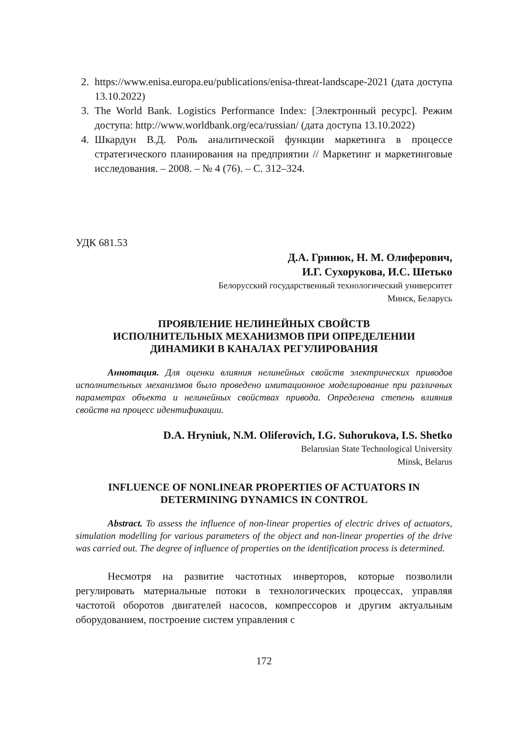2. https://www.enisa.europa.eu/publications/enisa-threat-landscape-2021 (дата доступа 13.10.2022)
3. The World Bank. Logistics Performance Index: [Электронный ресурс]. Режим доступа: http://www.worldbank.org/eca/russian/ (дата доступа 13.10.2022)
4. Шкардун В.Д. Роль аналитической функции маркетинга в процессе стратегического планирования на предприятии // Маркетинг и маркетинговые исследования. – 2008. – № 4 (76). – С. 312–324.
УДК 681.53
Д.А. Гринюк, Н. М. Олиферович,
И.Г. Сухорукова, И.С. Шетько
Белорусский государственный технологический университет
Минск, Беларусь
ПРОЯВЛЕНИЕ НЕЛИНЕЙНЫХ СВОЙСТВ
ИСПОЛНИТЕЛЬНЫХ МЕХАНИЗМОВ ПРИ ОПРЕДЕЛЕНИИ
ДИНАМИКИ В КАНАЛАХ РЕГУЛИРОВАНИЯ
Аннотация. Для оценки влияния нелинейных свойств электрических приводов исполнительных механизмов было проведено имитационное моделирование при различных параметрах объекта и нелинейных свойствах привода. Определена степень влияния свойств на процесс идентификации.
D.A. Hryniuk, N.M. Oliferovich, I.G. Suhorukova, I.S. Shetko
Belarusian State Technological University
Minsk, Belarus
INFLUENCE OF NONLINEAR PROPERTIES OF ACTUATORS IN
DETERMINING DYNAMICS IN CONTROL
Abstract. To assess the influence of non-linear properties of electric drives of actuators, simulation modelling for various parameters of the object and non-linear properties of the drive was carried out. The degree of influence of properties on the identification process is determined.
Несмотря на развитие частотных инверторов, которые позволили регулировать материальные потоки в технологических процессах, управляя частотой оборотов двигателей насосов, компрессоров и другим актуальным оборудованием, построение систем управления с
172